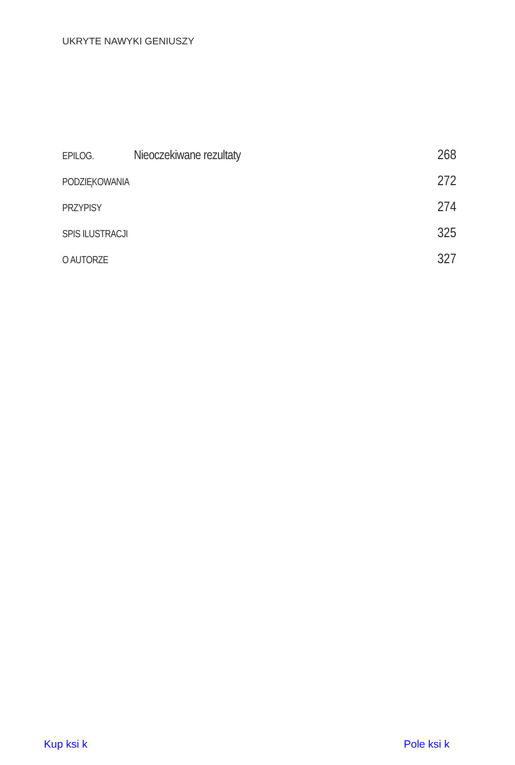UKRYTE NAWYKI GENIUSZY
EPILOG. Nieoczekiwane rezultaty 268
PODZIĘKOWANIA 272
PRZYPISY 274
SPIS ILUSTRACJI 325
O AUTORZE 327
Kup ksi k Pole ksi k